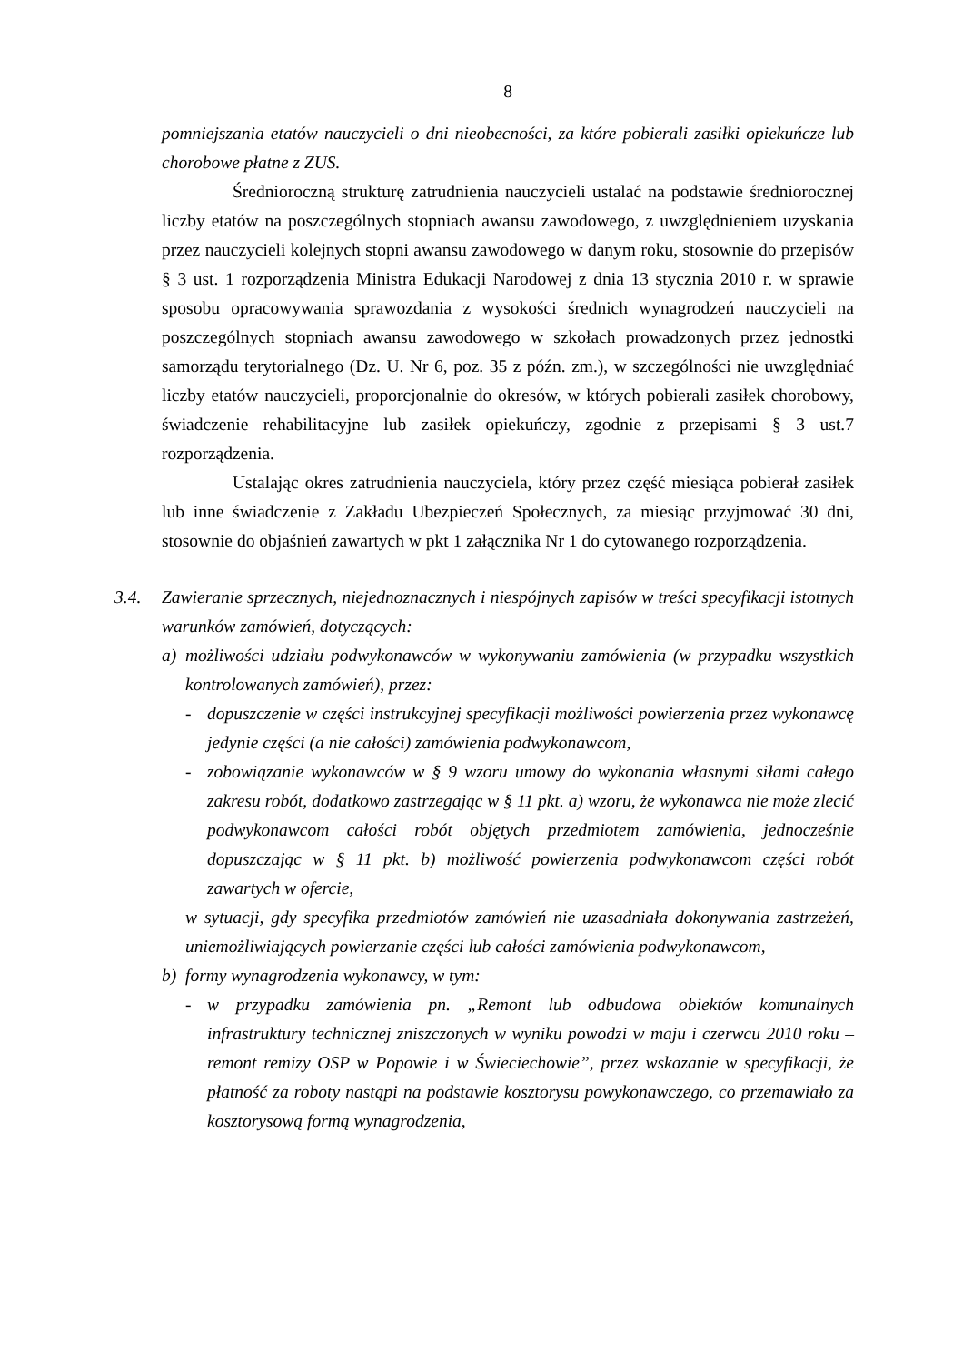8
pomniejszania etatów nauczycieli o dni nieobecności, za które pobierali zasiłki opiekuńcze lub chorobowe płatne z ZUS.
Średnioroczną strukturę zatrudnienia nauczycieli ustalać na podstawie średniorocznej liczby etatów na poszczególnych stopniach awansu zawodowego, z uwzględnieniem uzyskania przez nauczycieli kolejnych stopni awansu zawodowego w danym roku, stosownie do przepisów § 3 ust. 1 rozporządzenia Ministra Edukacji Narodowej z dnia 13 stycznia 2010 r. w sprawie sposobu opracowywania sprawozdania z wysokości średnich wynagrodzeń nauczycieli na poszczególnych stopniach awansu zawodowego w szkołach prowadzonych przez jednostki samorządu terytorialnego (Dz. U. Nr 6, poz. 35 z późn. zm.), w szczególności nie uwzględniać liczby etatów nauczycieli, proporcjonalnie do okresów, w których pobierali zasiłek chorobowy, świadczenie rehabilitacyjne lub zasiłek opiekuńczy, zgodnie z przepisami § 3 ust.7 rozporządzenia.
Ustalając okres zatrudnienia nauczyciela, który przez część miesiąca pobierał zasiłek lub inne świadczenie z Zakładu Ubezpieczeń Społecznych, za miesiąc przyjmować 30 dni, stosownie do objaśnień zawartych w pkt 1 załącznika Nr 1 do cytowanego rozporządzenia.
3.4. Zawieranie sprzecznych, niejednoznacznych i niespójnych zapisów w treści specyfikacji istotnych warunków zamówień, dotyczących:
a) możliwości udziału podwykonawców w wykonywaniu zamówienia (w przypadku wszystkich kontrolowanych zamówień), przez:
- dopuszczenie w części instrukcyjnej specyfikacji możliwości powierzenia przez wykonawcę jedynie części (a nie całości) zamówienia podwykonawcom,
- zobowiązanie wykonawców w § 9 wzoru umowy do wykonania własnymi siłami całego zakresu robót, dodatkowo zastrzegając w § 11 pkt. a) wzoru, że wykonawca nie może zlecić podwykonawcom całości robót objętych przedmiotem zamówienia, jednocześnie dopuszczając w § 11 pkt. b) możliwość powierzenia podwykonawcom części robót zawartych w ofercie,
w sytuacji, gdy specyfika przedmiotów zamówień nie uzasadniała dokonywania zastrzeżeń, uniemożliwiających powierzanie części lub całości zamówienia podwykonawcom,
b) formy wynagrodzenia wykonawcy, w tym:
- w przypadku zamówienia pn. „Remont lub odbudowa obiektów komunalnych infrastruktury technicznej zniszczonych w wyniku powodzi w maju i czerwcu 2010 roku – remont remizy OSP w Popowie i w Świeciechowie”, przez wskazanie w specyfikacji, że płatność za roboty nastąpi na podstawie kosztorysu powykonawczego, co przemawiało za kosztorysową formą wynagrodzenia,